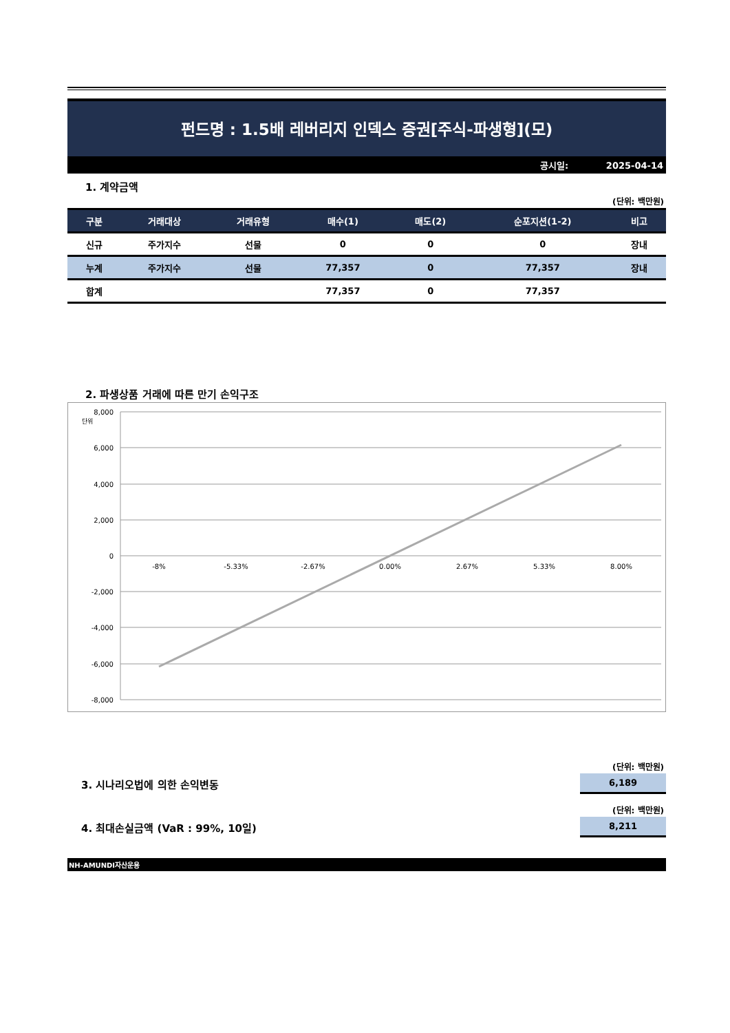펀드명 : 1.5배 레버리지 인덱스 증권[주식-파생형](모)
공시일: 2025-04-14
1. 계약금액
(단위: 백만원)
| 구분 | 거래대상 | 거래유형 | 매수(1) | 매도(2) | 순포지션(1-2) | 비고 |
| --- | --- | --- | --- | --- | --- | --- |
| 신규 | 주가지수 | 선물 | 0 | 0 | 0 | 장내 |
| 누계 | 주가지수 | 선물 | 77,357 | 0 | 77,357 | 장내 |
| 합계 | | | 77,357 | 0 | 77,357 | |
2. 파생상품 거래에 따른 만기 손익구조
단위
8,000
6,000
4,000
2,000
0
-2,000
-4,000
-6,000
-8,000
-8%
-5.33%
-2.67%
0.00%
2.67%
5.33%
8.00%
(단위: 백만원)
3. 시나리오법에 의한 손익변동
6,189
(단위: 백만원)
4. 최대손실금액 (VaR : 99%, 10일)
8,211
NH-AMUNDI자산운용